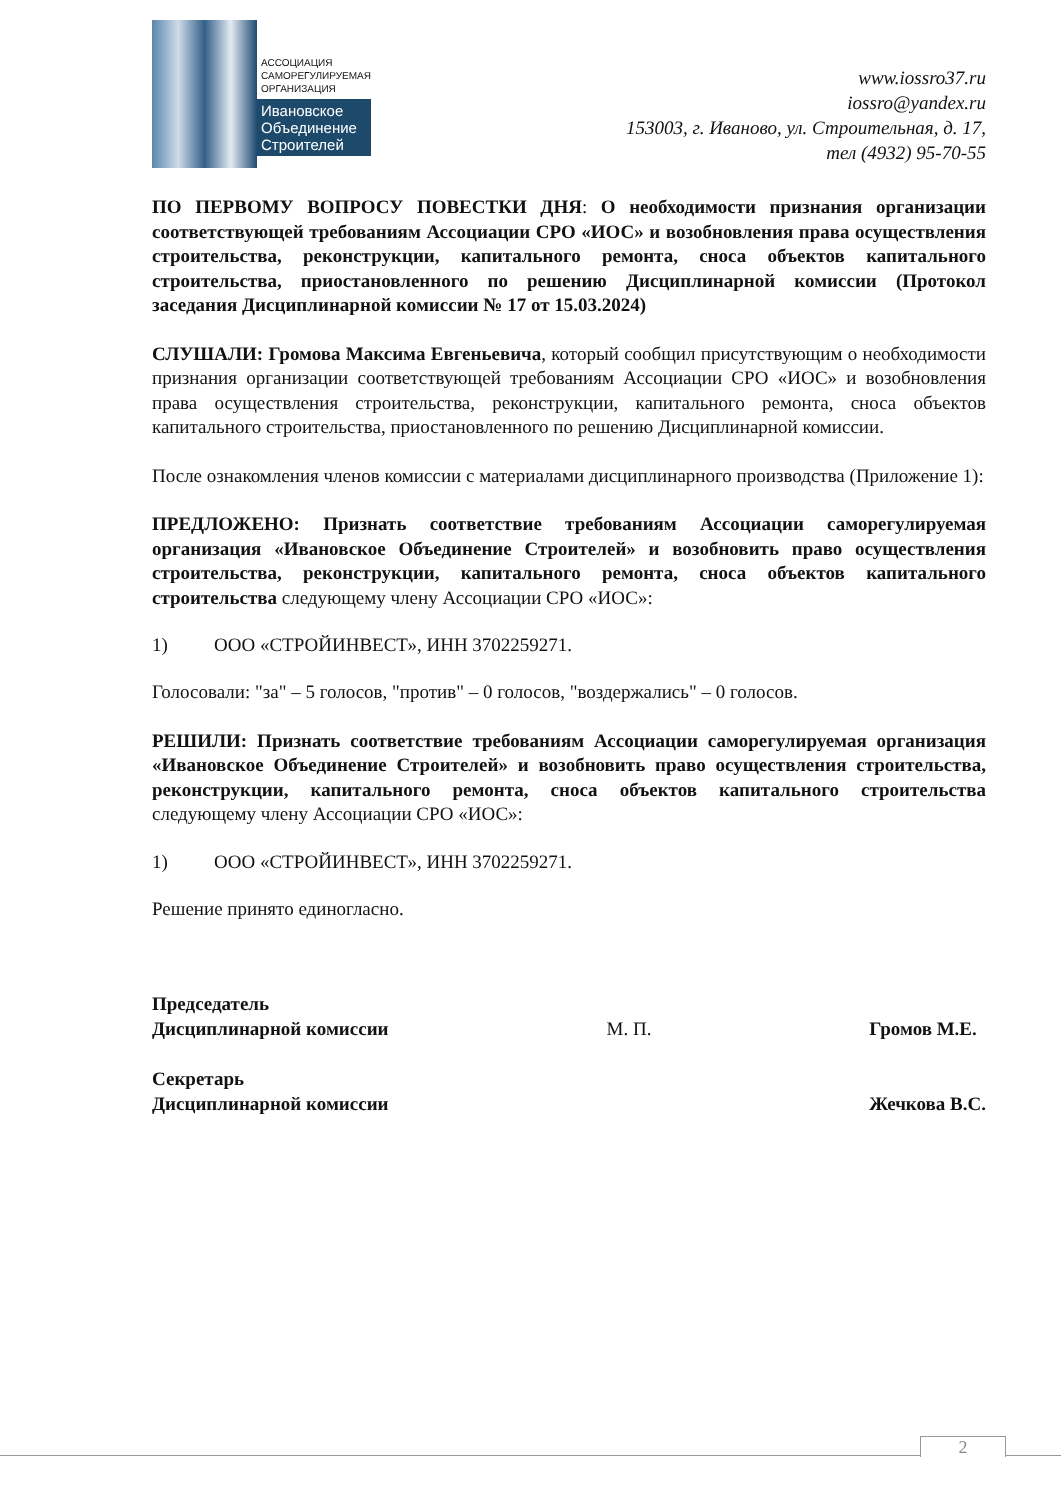АССОЦИАЦИЯ
САМОРЕГУЛИРУЕМАЯ
ОРГАНИЗАЦИЯ
Ивановское
Объединение
Строителей
www.iossro37.ru
iossro@yandex.ru
153003, г. Иваново, ул. Строительная, д. 17,
тел (4932) 95-70-55
ПО ПЕРВОМУ ВОПРОСУ ПОВЕСТКИ ДНЯ: О необходимости признания организации соответствующей требованиям Ассоциации СРО «ИОС» и возобновления права осуществления строительства, реконструкции, капитального ремонта, сноса объектов капитального строительства, приостановленного по решению Дисциплинарной комиссии (Протокол заседания Дисциплинарной комиссии № 17 от 15.03.2024)
СЛУШАЛИ: Громова Максима Евгеньевича, который сообщил присутствующим о необходимости признания организации соответствующей требованиям Ассоциации СРО «ИОС» и возобновления права осуществления строительства, реконструкции, капитального ремонта, сноса объектов капитального строительства, приостановленного по решению Дисциплинарной комиссии.
После ознакомления членов комиссии с материалами дисциплинарного производства (Приложение 1):
ПРЕДЛОЖЕНО: Признать соответствие требованиям Ассоциации саморегулируемая организация «Ивановское Объединение Строителей» и возобновить право осуществления строительства, реконструкции, капитального ремонта, сноса объектов капитального строительства следующему члену Ассоциации СРО «ИОС»:
1) ООО «СТРОЙИНВЕСТ», ИНН 3702259271.
Голосовали: "за" – 5 голосов, "против" – 0 голосов, "воздержались" – 0 голосов.
РЕШИЛИ: Признать соответствие требованиям Ассоциации саморегулируемая организация «Ивановское Объединение Строителей» и возобновить право осуществления строительства, реконструкции, капитального ремонта, сноса объектов капитального строительства следующему члену Ассоциации СРО «ИОС»:
1) ООО «СТРОЙИНВЕСТ», ИНН 3702259271.
Решение принято единогласно.
Председатель
Дисциплинарной комиссии
Секретарь
Дисциплинарной комиссии
М. П.
Громов М.Е.
Жечкова В.С.
2